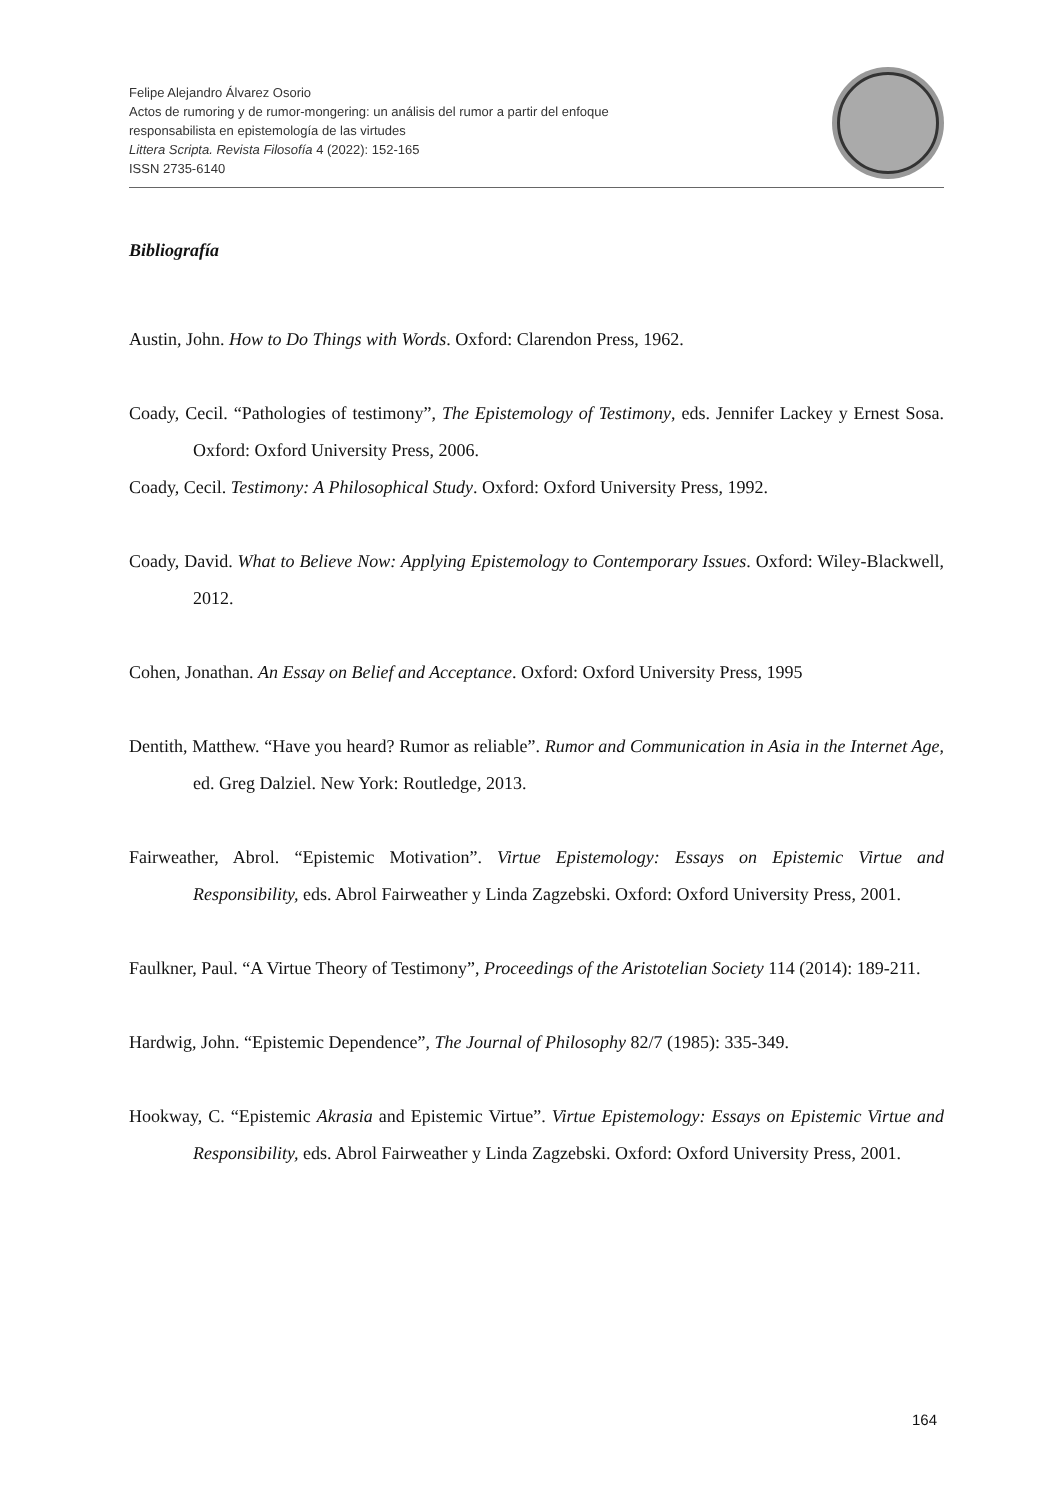Felipe Alejandro Álvarez Osorio
Actos de rumoring y de rumor-mongering: un análisis del rumor a partir del enfoque
responsabilista en epistemología de las virtudes
Littera Scripta. Revista Filosofía 4 (2022): 152-165
ISSN 2735-6140
Bibliografía
Austin, John. How to Do Things with Words. Oxford: Clarendon Press, 1962.
Coady, Cecil. “Pathologies of testimony”, The Epistemology of Testimony, eds. Jennifer Lackey y Ernest Sosa. Oxford: Oxford University Press, 2006.
Coady, Cecil. Testimony: A Philosophical Study. Oxford: Oxford University Press, 1992.
Coady, David. What to Believe Now: Applying Epistemology to Contemporary Issues. Oxford: Wiley-Blackwell, 2012.
Cohen, Jonathan. An Essay on Belief and Acceptance. Oxford: Oxford University Press, 1995
Dentith, Matthew. “Have you heard? Rumor as reliable”. Rumor and Communication in Asia in the Internet Age, ed. Greg Dalziel. New York: Routledge, 2013.
Fairweather, Abrol. “Epistemic Motivation”. Virtue Epistemology: Essays on Epistemic Virtue and Responsibility, eds. Abrol Fairweather y Linda Zagzebski. Oxford: Oxford University Press, 2001.
Faulkner, Paul. “A Virtue Theory of Testimony”, Proceedings of the Aristotelian Society 114 (2014): 189-211.
Hardwig, John. “Epistemic Dependence”, The Journal of Philosophy 82/7 (1985): 335-349.
Hookway, C. “Epistemic Akrasia and Epistemic Virtue”. Virtue Epistemology: Essays on Epistemic Virtue and Responsibility, eds. Abrol Fairweather y Linda Zagzebski. Oxford: Oxford University Press, 2001.
164